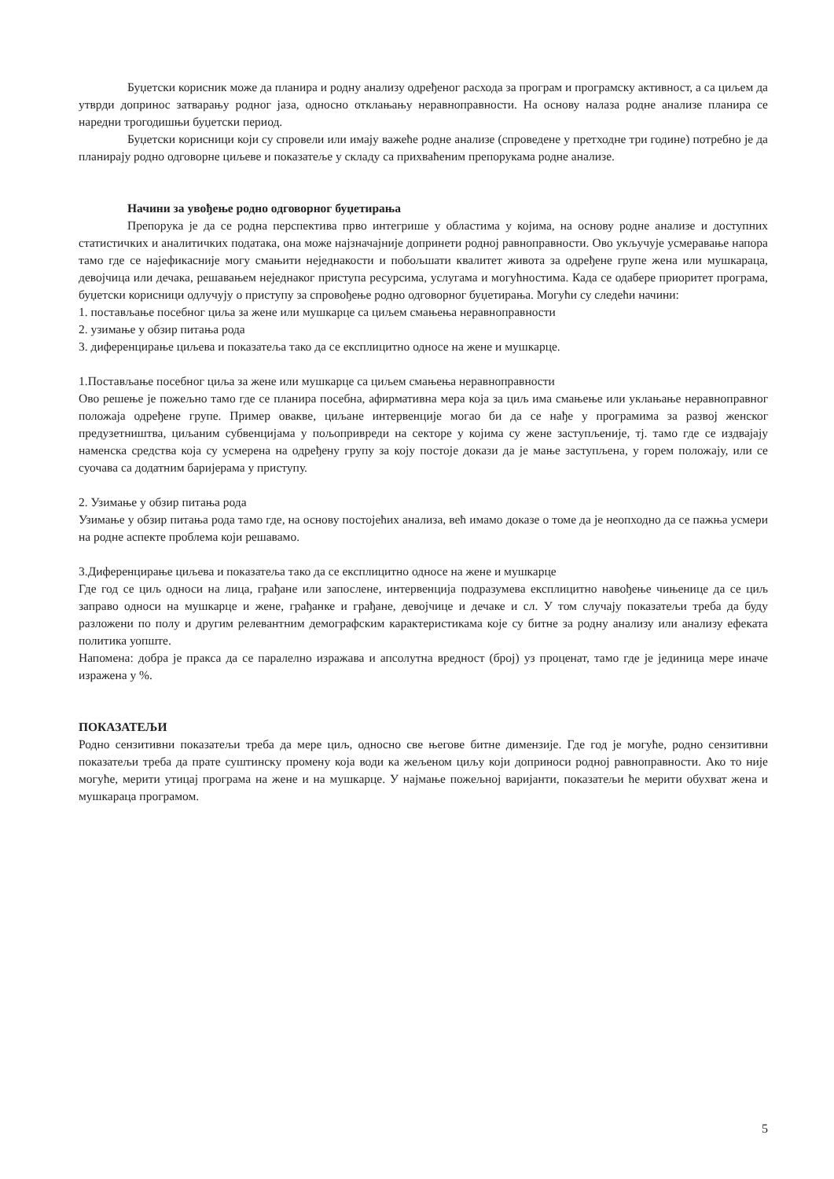Буџетски корисник може да планира и родну анализу одређеног расхода за програм и програмску активност, а са циљем да утврди допринос затварању родног јаза, односно отклањању неравноправности. На основу налаза родне анализе планира се наредни трогодишњи буџетски период.
Буџетски корисници који су спровели или имају важеће родне анализе (спроведене у претходне три године) потребно је да планирају родно одговорне циљеве и показатеље у складу са прихваћеним препорукама родне анализе.
Начини за увођење родно одговорног буџетирања
Препорука је да се родна перспектива прво интегрише у областима у којима, на основу родне анализе и доступних статистичких и аналитичких података, она може најзначајније допринети родној равноправности. Ово укључује усмеравање напора тамо где се најефикасније могу смањити неједнакости и побољшати квалитет живота за одређене групе жена или мушкараца, девојчица или дечака, решавањем неједнаког приступа ресурсима, услугама и могућностима. Када се одабере приоритет програма, буџетски корисници одлучују о приступу за спровођење родно одговорног буџетирања. Могући су следећи начини:
1. постављање посебног циља за жене или мушкарце са циљем смањења неравноправности
2. узимање у обзир питања рода
3. диференцирање циљева и показатеља тако да се експлицитно односе на жене и мушкарце.
1.Постављање посебног циља за жене или мушкарце са циљем смањења неравноправности
Ово решење је пожељно тамо где се планира посебна, афирмативна мера која за циљ има смањење или уклањање неравноправног положаја одређене групе. Пример овакве, циљане интервенције могао би да се нађе у програмима за развој женског предузетништва, циљаним субвенцијама у пољопривреди на секторе у којима су жене заступљеније, тј. тамо где се издвајају наменска средства која су усмерена на одређену групу за коју постоје докази да је мање заступљена, у горем положају, или се суочава са додатним баријерама у приступу.
2. Узимање у обзир питања рода
Узимање у обзир питања рода тамо где, на основу постојећих анализа, већ имамо доказе о томе да је неопходно да се пажња усмери на родне аспекте проблема који решавамо.
3.Диференцирање циљева и показатеља тако да се експлицитно односе на жене и мушкарце
Где год се циљ односи на лица, грађане или запослене, интервенција подразумева експлицитно навођење чињенице да се циљ заправо односи на мушкарце и жене, грађанке и грађане, девојчице и дечаке и сл. У том случају показатељи треба да буду разложени по полу и другим релевантним демографским карактеристикама које су битне за родну анализу или анализу ефеката политика уопште.
Напомена: добра је пракса да се паралелно изражава и апсолутна вредност (број) уз проценат, тамо где је јединица мере иначе изражена у %.
ПОКАЗАТЕЉИ
Родно сензитивни показатељи треба да мере циљ, односно све његове битне димензије. Где год је могуће, родно сензитивни показатељи треба да прате суштинску промену која води ка жељеном циљу који доприноси родној равноправности. Ако то није могуће, мерити утицај програма на жене и на мушкарце. У најмање пожељној варијанти, показатељи ће мерити обухват жена и мушкараца програмом.
5